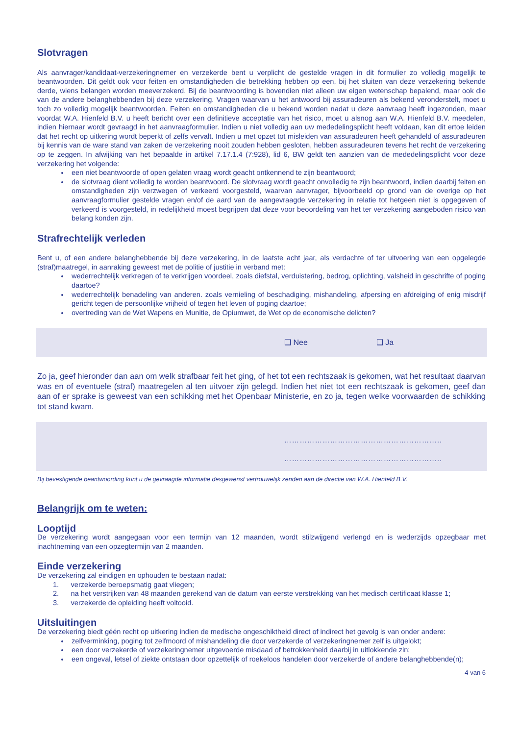Slotvragen
Als aanvrager/kandidaat-verzekeringnemer en verzekerde bent u verplicht de gestelde vragen in dit formulier zo volledig mogelijk te beantwoorden. Dit geldt ook voor feiten en omstandigheden die betrekking hebben op een, bij het sluiten van deze verzekering bekende derde, wiens belangen worden meeverzekerd. Bij de beantwoording is bovendien niet alleen uw eigen wetenschap bepalend, maar ook die van de andere belanghebbenden bij deze verzekering. Vragen waarvan u het antwoord bij assuradeuren als bekend veronderstelt, moet u toch zo volledig mogelijk beantwoorden. Feiten en omstandigheden die u bekend worden nadat u deze aanvraag heeft ingezonden, maar voordat W.A. Hienfeld B.V. u heeft bericht over een definitieve acceptatie van het risico, moet u alsnog aan W.A. Hienfeld B.V. meedelen, indien hiernaar wordt gevraagd in het aanvraagformulier. Indien u niet volledig aan uw mededelingsplicht heeft voldaan, kan dit ertoe leiden dat het recht op uitkering wordt beperkt of zelfs vervalt. Indien u met opzet tot misleiden van assuradeuren heeft gehandeld of assuradeuren bij kennis van de ware stand van zaken de verzekering nooit zouden hebben gesloten, hebben assuradeuren tevens het recht de verzekering op te zeggen. In afwijking van het bepaalde in artikel 7.17.1.4 (7:928), lid 6, BW geldt ten aanzien van de mededelingsplicht voor deze verzekering het volgende:
een niet beantwoorde of open gelaten vraag wordt geacht ontkennend te zijn beantwoord;
de slotvraag dient volledig te worden beantwoord. De slotvraag wordt geacht onvolledig te zijn beantwoord, indien daarbij feiten en omstandigheden zijn verzwegen of verkeerd voorgesteld, waarvan aanvrager, bijvoorbeeld op grond van de overige op het aanvraagformulier gestelde vragen en/of de aard van de aangevraagde verzekering in relatie tot hetgeen niet is opgegeven of verkeerd is voorgesteld, in redelijkheid moest begrijpen dat deze voor beoordeling van het ter verzekering aangeboden risico van belang konden zijn.
Strafrechtelijk verleden
Bent u, of een andere belanghebbende bij deze verzekering, in de laatste acht jaar, als verdachte of ter uitvoering van een opgelegde (straf)maatregel, in aanraking geweest met de politie of justitie in verband met:
wederrechtelijk verkregen of te verkrijgen voordeel, zoals diefstal, verduistering, bedrog, oplichting, valsheid in geschrifte of poging daartoe?
wederrechtelijk benadeling van anderen. zoals vernieling of beschadiging, mishandeling, afpersing en afdreiging of enig misdrijf gericht tegen de persoonlijke vrijheid of tegen het leven of poging daartoe;
overtreding van de Wet Wapens en Munitie, de Opiumwet, de Wet op de economische delicten?
❑ Nee ❑ Ja
Zo ja, geef hieronder dan aan om welk strafbaar feit het ging, of het tot een rechtszaak is gekomen, wat het resultaat daarvan was en of eventuele (straf) maatregelen al ten uitvoer zijn gelegd. Indien het niet tot een rechtszaak is gekomen, geef dan aan of er sprake is geweest van een schikking met het Openbaar Ministerie, en zo ja, tegen welke voorwaarden de schikking tot stand kwam.
……………………………………………………..
……………………………………………………..
Bij bevestigende beantwoording kunt u de gevraagde informatie desgewenst vertrouwelijk zenden aan de directie van W.A. Hienfeld B.V.
Belangrijk om te weten:
Looptijd
De verzekering wordt aangegaan voor een termijn van 12 maanden, wordt stilzwijgend verlengd en is wederzijds opzegbaar met inachtneming van een opzegtermijn van 2 maanden.
Einde verzekering
De verzekering zal eindigen en ophouden te bestaan nadat:
1. verzekerde beroepsmatig gaat vliegen;
2. na het verstrijken van 48 maanden gerekend van de datum van eerste verstrekking van het medisch certificaat klasse 1;
3. verzekerde de opleiding heeft voltooid.
Uitsluitingen
De verzekering biedt géén recht op uitkering indien de medische ongeschiktheid direct of indirect het gevolg is van onder andere:
zelfverminking, poging tot zelfmoord of mishandeling die door verzekerde of verzekeringnemer zelf is uitgelokt;
een door verzekerde of verzekeringnemer uitgevoerde misdaad of betrokkenheid daarbij in uitlokkende zin;
een ongeval, letsel of ziekte ontstaan door opzettelijk of roekeloos handelen door verzekerde of andere belanghebbende(n);
4 van 6